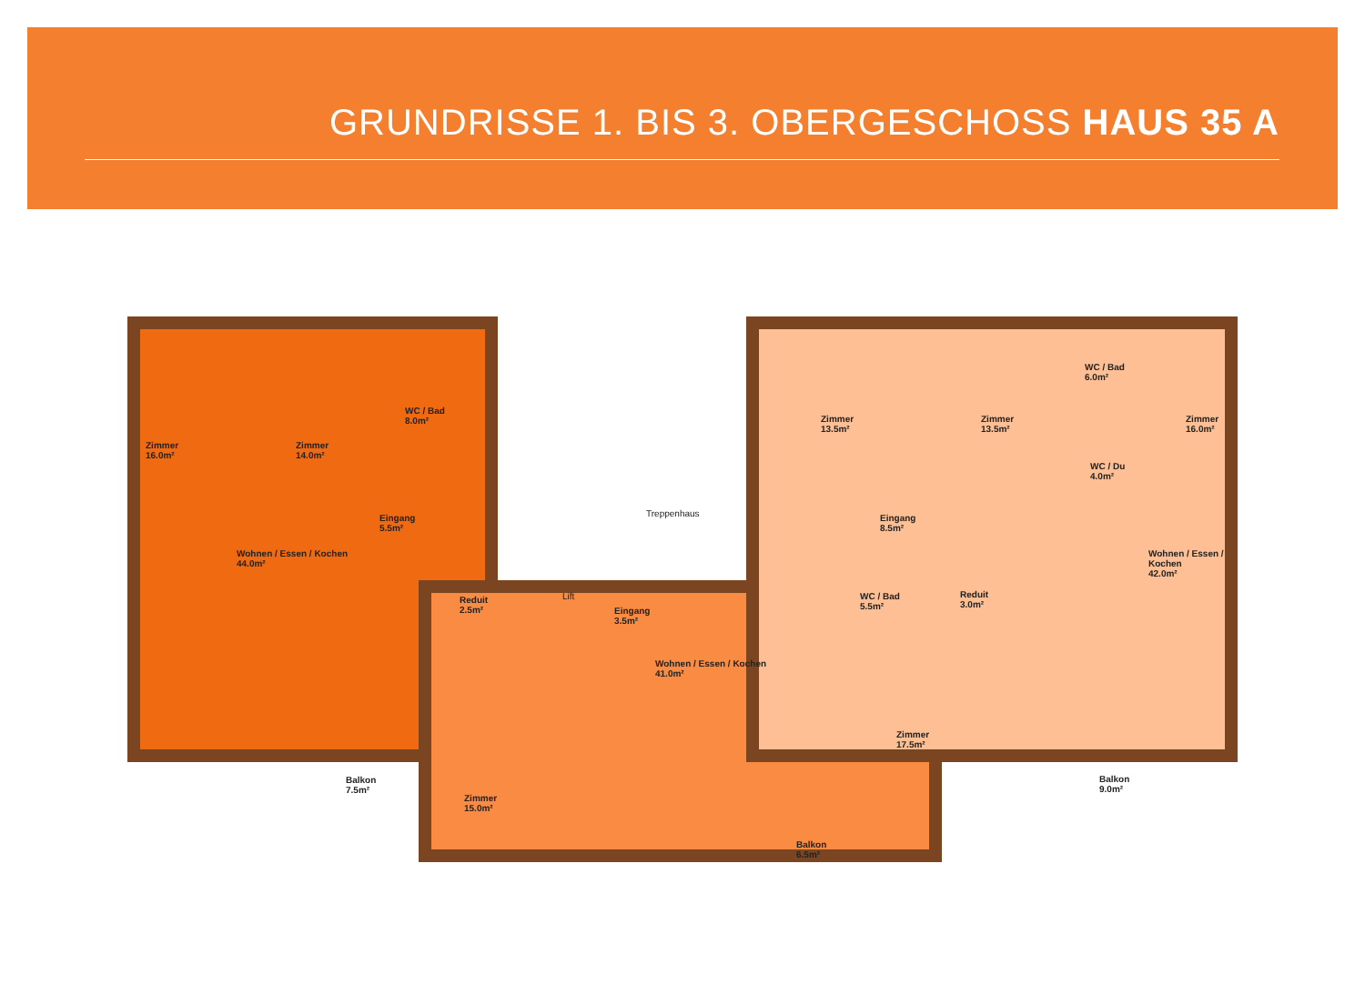GRUNDRISSE 1. BIS 3. OBERGESCHOSS HAUS 35 A
Zimmer
16.0m²
Zimmer
14.0m²
WC / Bad
8.0m²
Eingang
5.5m²
Wohnen / Essen / Kochen
44.0m²
Balkon
7.5m²
Treppenhaus
Lift
Reduit
2.5m²
Eingang
3.5m²
Wohnen / Essen / Kochen
41.0m²
Zimmer
15.0m²
Balkon
6.5m²
WC / Bad
5.5m²
Reduit
3.0m²
Zimmer
17.5m²
Zimmer
13.5m²
Zimmer
13.5m²
WC / Bad
6.0m²
WC / Du
4.0m²
Zimmer
16.0m²
Eingang
8.5m²
Wohnen / Essen / Kochen
42.0m²
Balkon
9.0m²